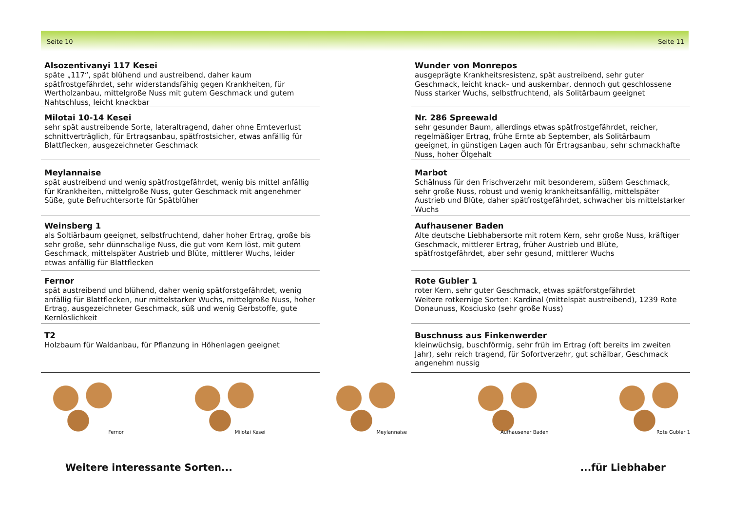Seite 10 Seite 11
Alsozentivanyi 117 Kesei
späte „117“, spät blühend und austreibend, daher kaum spätfrostgefährdet, sehr widerstandsfähig gegen Krankheiten, für Wertholzanbau, mittelgroße Nuss mit gutem Geschmack und gutem Nahtschluss, leicht knackbar
Milotai 10-14 Kesei
sehr spät austreibende Sorte, lateraltragend, daher ohne Ernteverlust schnittverträglich, für Ertragsanbau, spätfrostsicher, etwas anfällig für Blattflecken, ausgezeichneter Geschmack
Meylannaise
spät austreibend und wenig spätfrostgefährdet, wenig bis mittel anfällig für Krankheiten, mittelgroße Nuss, guter Geschmack mit angenehmer Süße, gute Befruchtersorte für Spätblüher
Weinsberg 1
als Soltiärbaum geeignet, selbstfruchtend, daher hoher Ertrag, große bis sehr große, sehr dünnschalige Nuss, die gut vom Kern löst, mit gutem Geschmack, mittelspäter Austrieb und Blüte, mittlerer Wuchs, leider etwas anfällig für Blattflecken
Fernor
spät austreibend und blühend, daher wenig spätforstgefährdet, wenig anfällig für Blattflecken, nur mittelstarker Wuchs, mittelgroße Nuss, hoher Ertrag, ausgezeichneter Geschmack, süß und wenig Gerbstoffe, gute Kernlöslichkeit
T2
Holzbaum für Waldanbau, für Pflanzung in Höhenlagen geeignet
Wunder von Monrepos
ausgeprägte Krankheitsresistenz, spät austreibend, sehr guter Geschmack, leicht knack– und auskernbar, dennoch gut geschlossene Nuss starker Wuchs, selbstfruchtend, als Solitärbaum geeignet
Nr. 286 Spreewald
sehr gesunder Baum, allerdings etwas spätfrostgefährdet, reicher, regelmäßiger Ertrag, frühe Ernte ab September, als Solitärbaum geeignet, in günstigen Lagen auch für Ertragsanbau, sehr schmackhafte Nuss, hoher Ölgehalt
Marbot
Schälnuss für den Frischverzehr mit besonderem, süßem Geschmack, sehr große Nuss, robust und wenig krankheitsanfällig, mittelspäter Austrieb und Blüte, daher spätfrostgefährdet, schwacher bis mittelstarker Wuchs
Aufhausener Baden
Alte deutsche Liebhabersorte mit rotem Kern, sehr große Nuss, kräftiger Geschmack, mittlerer Ertrag, früher Austrieb und Blüte, spätfrostgefährdet, aber sehr gesund, mittlerer Wuchs
Rote Gubler 1
roter Kern, sehr guter Geschmack, etwas spätforstgefährdet
Weitere rotkernige Sorten: Kardinal (mittelspät austreibend), 1239 Rote Donaunuss, Kosciusko (sehr große Nuss)
Buschnuss aus Finkenwerder
kleinwüchsig, buschförmig, sehr früh im Ertrag (oft bereits im zweiten Jahr), sehr reich tragend, für Sofortverzehr, gut schälbar, Geschmack angenehm nussig
Fernor Milotai Kesei Meylannaise Aufhausener Baden Rote Gubler 1
Weitere interessante Sorten......für Liebhaber